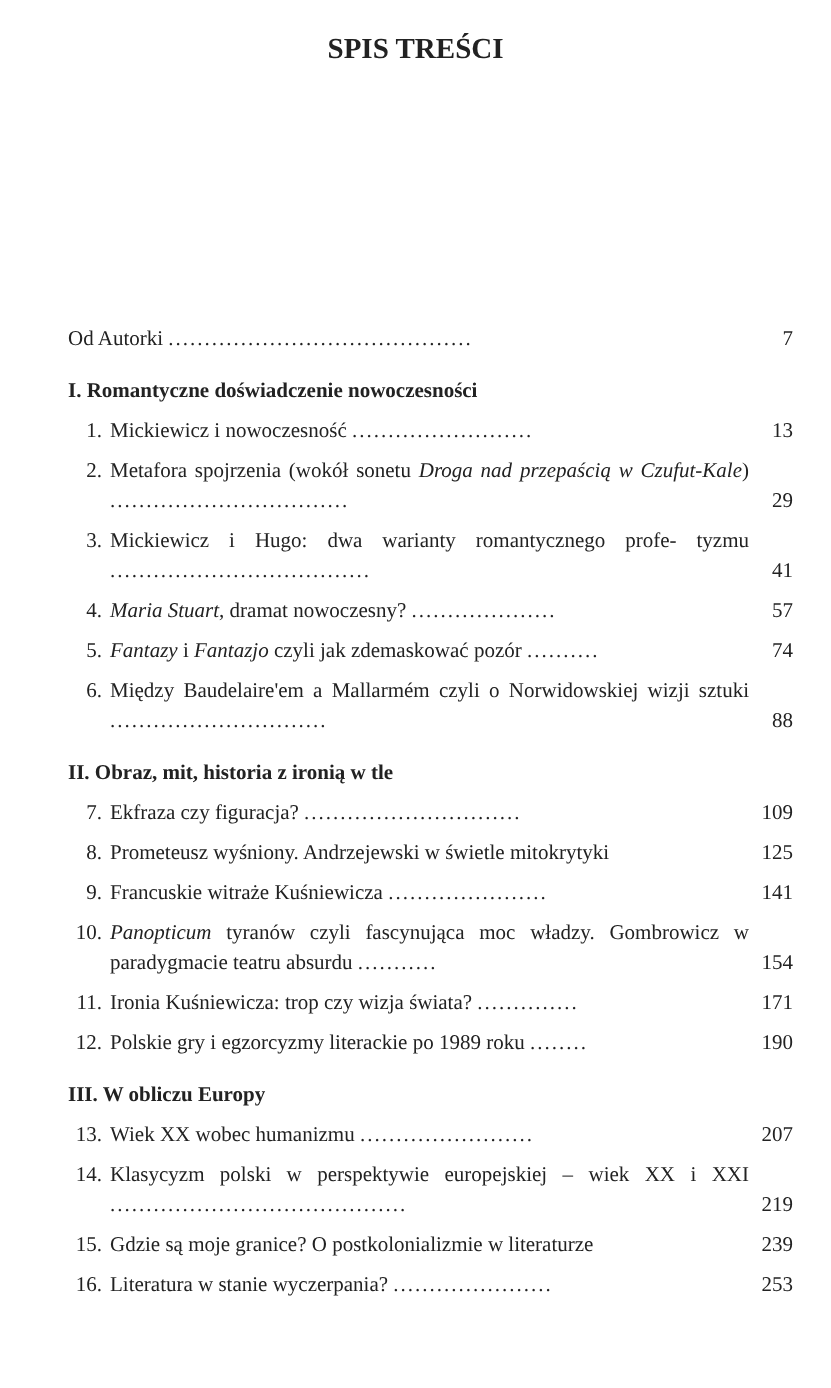SPIS TREŚCI
Od Autorki .......................................... 7
I. Romantyczne doświadczenie nowoczesności
1. Mickiewicz i nowoczesność ......................... 13
2. Metafora spojrzenia (wokół sonetu Droga nad przepaścią w Czufut-Kale) ................................. 29
3. Mickiewicz i Hugo: dwa warianty romantycznego profe- tyzmu .................................... 41
4. Maria Stuart, dramat nowoczesny? .................... 57
5. Fantazy i Fantazjo czyli jak zdemaskować pozór .......... 74
6. Między Baudelaire'em a Mallarmém czyli o Norwidowskiej wizji sztuki .............................. 88
II. Obraz, mit, historia z ironią w tle
7. Ekfraza czy figuracja? .............................. 109
8. Prometeusz wyśniony. Andrzejewski w świetle mitokrytyki 125
9. Francuskie witraże Kuśniewicza ...................... 141
10. Panopticum tyranów czyli fascynująca moc władzy. Gombrowicz w paradygmacie teatru absurdu ........... 154
11. Ironia Kuśniewicza: trop czy wizja świata? .............. 171
12. Polskie gry i egzorcyzmy literackie po 1989 roku ........ 190
III. W obliczu Europy
13. Wiek XX wobec humanizmu ........................ 207
14. Klasycyzm polski w perspektywie europejskiej – wiek XX i XXI ......................................... 219
15. Gdzie są moje granice? O postkolonializmie w literaturze 239
16. Literatura w stanie wyczerpania? ...................... 253